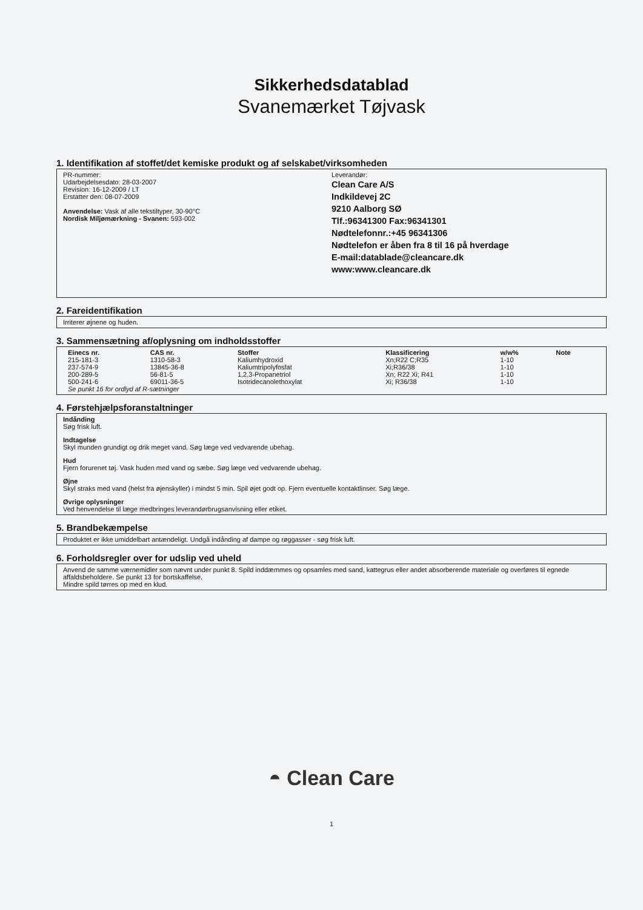Sikkerhedsdatablad
Svanemærket Tøjvask
1. Identifikation af stoffet/det kemiske produkt og af selskabet/virksomheden
PR-nummer:
Udarbejdelsesdato: 28-03-2007
Revision: 16-12-2009 / LT
Erstatter den: 08-07-2009
Anvendelse: Vask af alle tekstiltyper, 30-90°C
Nordisk Miljømærkning - Svanen: 593-002
Leverandør:
Clean Care A/S
Indkildevej 2C
9210 Aalborg SØ
Tlf.:96341300 Fax:96341301
Nødtelefonnr.:+45 96341306
Nødtelefon er åben fra 8 til 16 på hverdage
E-mail:datablade@cleancare.dk
www:www.cleancare.dk
2. Fareidentifikation
Irriterer øjnene og huden.
3. Sammensætning af/oplysning om indholdsstoffer
| Einecs nr. | CAS nr. | Stoffer | Klassificering | w/w% | Note |
| --- | --- | --- | --- | --- | --- |
| 215-181-3 | 1310-58-3 | Kaliumhydroxid | Xn;R22 C;R35 | 1-10 | |
| 237-574-9 | 13845-36-8 | Kaliumtripolyfosfat | Xi;R36/38 | 1-10 | |
| 200-289-5 | 56-81-5 | 1,2,3-Propanetriol | Xn; R22 Xi; R41 | 1-10 | |
| 500-241-6 | 69011-36-5 | Isotridecanolethoxylat | Xi; R36/38 | 1-10 | |
| Se punkt 16 for ordlyd af R-sætninger | | | | | |
4. Førstehjælpsforanstaltninger
Indånding
Søg frisk luft.
Indtagelse
Skyl munden grundigt og drik meget vand. Søg læge ved vedvarende ubehag.
Hud
Fjern forurenet tøj. Vask huden med vand og sæbe. Søg læge ved vedvarende ubehag.
Øjne
Skyl straks med vand (helst fra øjenskyller) i mindst 5 min. Spil øjet godt op. Fjern eventuelle kontaktlinser. Søg læge.
Øvrige oplysninger
Ved henvendelse til læge medbringes leverandørbrugsanvisning eller etiket.
5. Brandbekæmpelse
Produktet er ikke umiddelbart antændeligt. Undgå indånding af dampe og røggasser - søg frisk luft.
6. Forholdsregler over for udslip ved uheld
Anvend de samme værnemidler som nævnt under punkt 8. Spild inddæmmes og opsamles med sand, kattegrus eller andet absorberende materiale og overføres til egnede affaldsbeholdere. Se punkt 13 for bortskaffelse.
Mindre spild tørres op med en klud.
◓ Clean Care
1